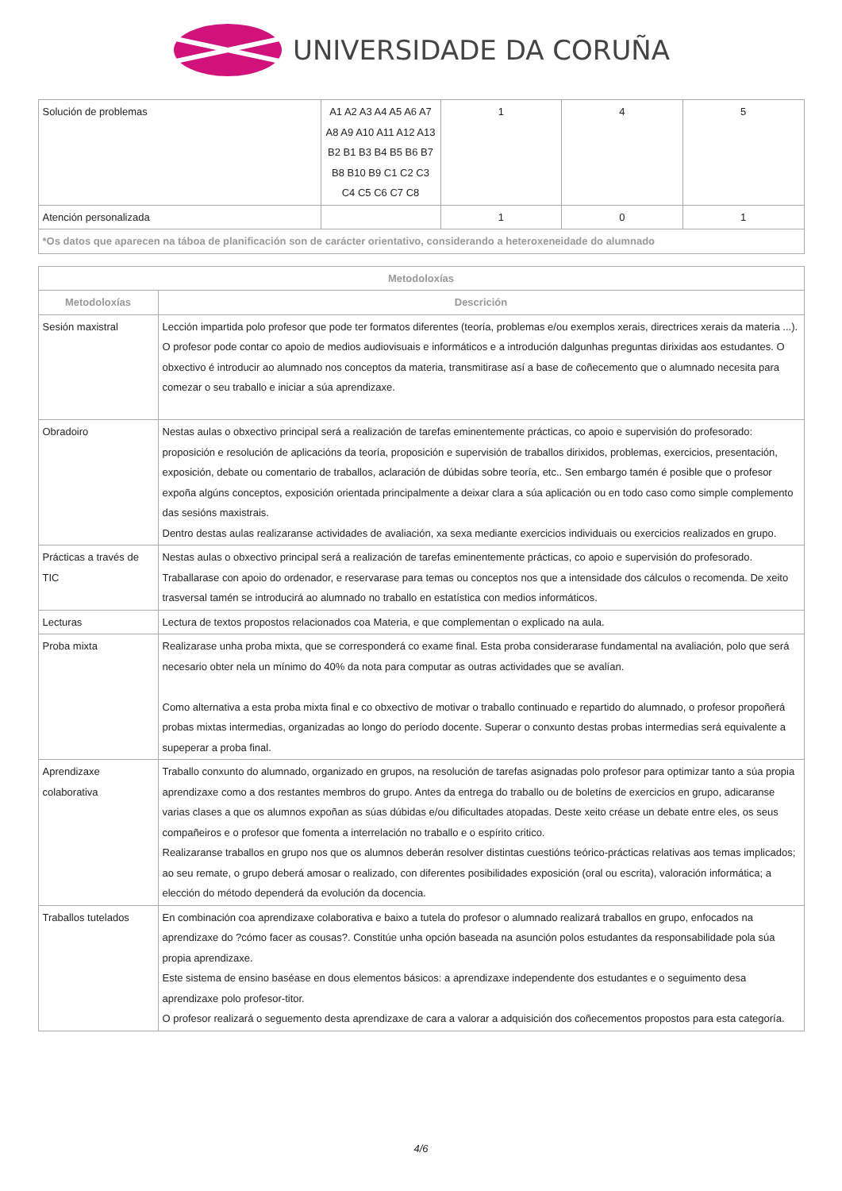UNIVERSIDADE DA CORUÑA
| Solución de problemas | A1 A2 A3 A4 A5 A6 A7 A8 A9 A10 A11 A12 A13 B2 B1 B3 B4 B5 B6 B7 B8 B10 B9 C1 C2 C3 C4 C5 C6 C7 C8 | 1 | 4 | 5 |
| Atención personalizada | | 1 | 0 | 1 |
| *Os datos que aparecen na táboa de planificación son de carácter orientativo, considerando a heteroxeneidade do alumnado | | | | |
| Metodoloxías | |
| --- | --- |
| Metodoloxías | Descrición |
| Sesión maxistral | Lección impartida polo profesor que pode ter formatos diferentes (teoría, problemas e/ou exemplos xerais, directrices xerais da materia ...). O profesor pode contar co apoio de medios audiovisuais e informáticos e a introdución dalgunhas preguntas dirixidas aos estudantes. O obxectivo é introducir ao alumnado nos conceptos da materia, transmitirase así a base de coñecemento que o alumnado necesita para comezar o seu traballo e iniciar a súa aprendizaxe. |
| Obradoiro | Nestas aulas o obxectivo principal será a realización de tarefas eminentemente prácticas, co apoio e supervisión do profesorado: proposición e resolución de aplicacións da teoría, proposición e supervisión de traballos dirixidos, problemas, exercicios, presentación, exposición, debate ou comentario de traballos, aclaración de dúbidas sobre teoría, etc.. Sen embargo tamén é posible que o profesor expoña algúns conceptos, exposición orientada principalmente a deixar clara a súa aplicación ou en todo caso como simple complemento das sesións maxistrais. Dentro destas aulas realizaranse actividades de avaliación, xa sexa mediante exercicios individuais ou exercicios realizados en grupo. |
| Prácticas a través de TIC | Nestas aulas o obxectivo principal será a realización de tarefas eminentemente prácticas, co apoio e supervisión do profesorado. Traballarase con apoio do ordenador, e reservarase para temas ou conceptos nos que a intensidade dos cálculos o recomenda. De xeito trasversal tamén se introducirá ao alumnado no traballo en estatística con medios informáticos. |
| Lecturas | Lectura de textos propostos relacionados coa Materia, e que complementan o explicado na aula. |
| Proba mixta | Realizarase unha proba mixta, que se corresponderá co exame final. Esta proba considerarase fundamental na avaliación, polo que será necesario obter nela un mínimo do 40% da nota para computar as outras actividades que se avalían. Como alternativa a esta proba mixta final e co obxectivo de motivar o traballo continuado e repartido do alumnado, o profesor propoñerá probas mixtas intermedias, organizadas ao longo do período docente. Superar o conxunto destas probas intermedias será equivalente a supeperar a proba final. |
| Aprendizaxe colaborativa | Traballo conxunto do alumnado, organizado en grupos, na resolución de tarefas asignadas polo profesor para optimizar tanto a súa propia aprendizaxe como a dos restantes membros do grupo. Antes da entrega do traballo ou de boletíns de exercicios en grupo, adicaranse varias clases a que os alumnos expoñan as súas dúbidas e/ou dificultades atopadas. Deste xeito créase un debate entre eles, os seus compañeiros e o profesor que fomenta a interrelación no traballo e o espírito critico. Realizaranse traballos en grupo nos que os alumnos deberán resolver distintas cuestións teórico-prácticas relativas aos temas implicados; ao seu remate, o grupo deberá amosar o realizado, con diferentes posibilidades exposición (oral ou escrita), valoración informática; a elección do método dependerá da evolución da docencia. |
| Traballos tutelados | En combinación coa aprendizaxe colaborativa e baixo a tutela do profesor o alumnado realizará traballos en grupo, enfocados na aprendizaxe do ?cómo facer as cousas?. Constitúe unha opción baseada na asunción polos estudantes da responsabilidade pola súa propia aprendizaxe. Este sistema de ensino baséase en dous elementos básicos: a aprendizaxe independente dos estudantes e o seguimento desa aprendizaxe polo profesor-titor. O profesor realizará o seguemento desta aprendizaxe de cara a valorar a adquisición dos coñecementos propostos para esta categoría. |
4/6